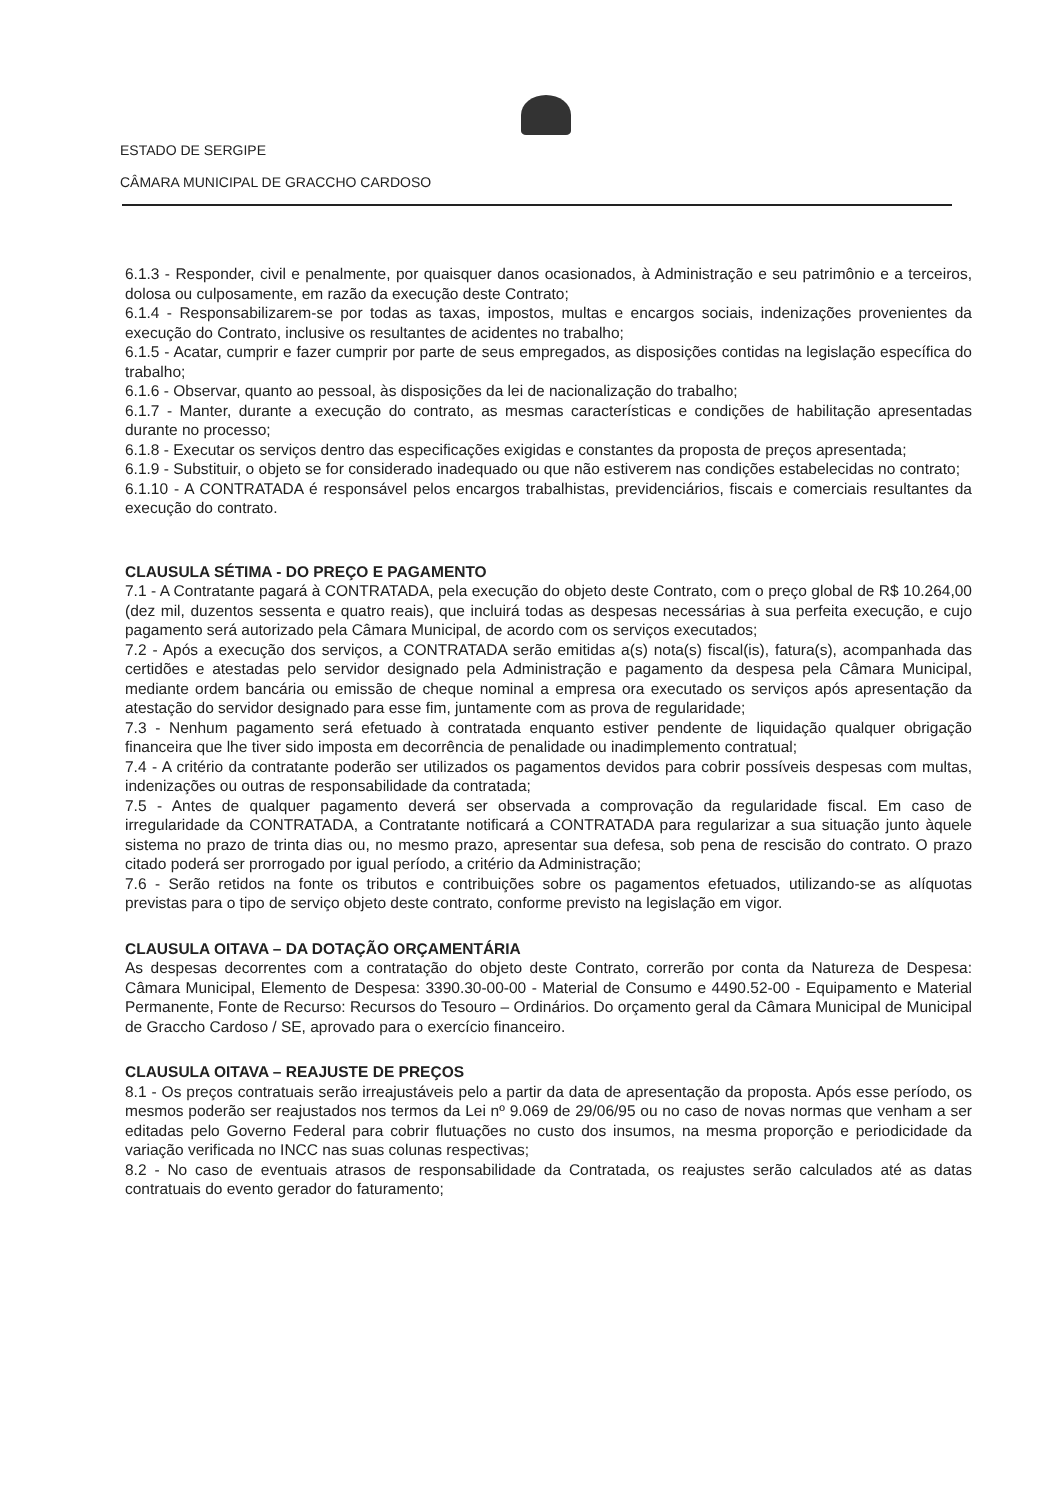ESTADO DE SERGIPE
CÂMARA MUNICIPAL DE GRACCHO CARDOSO
6.1.3 - Responder, civil e penalmente, por quaisquer danos ocasionados, à Administração e seu patrimônio e a terceiros, dolosa ou culposamente, em razão da execução deste Contrato;
6.1.4 - Responsabilizarem-se por todas as taxas, impostos, multas e encargos sociais, indenizações provenientes da execução do Contrato, inclusive os resultantes de acidentes no trabalho;
6.1.5 - Acatar, cumprir e fazer cumprir por parte de seus empregados, as disposições contidas na legislação específica do trabalho;
6.1.6 - Observar, quanto ao pessoal, às disposições da lei de nacionalização do trabalho;
6.1.7 - Manter, durante a execução do contrato, as mesmas características e condições de habilitação apresentadas durante no processo;
6.1.8 - Executar os serviços dentro das especificações exigidas e constantes da proposta de preços apresentada;
6.1.9 - Substituir, o objeto se for considerado inadequado ou que não estiverem nas condições estabelecidas no contrato;
6.1.10 - A CONTRATADA é responsável pelos encargos trabalhistas, previdenciários, fiscais e comerciais resultantes da execução do contrato.
CLAUSULA SÉTIMA - DO PREÇO E PAGAMENTO
7.1 - A Contratante pagará à CONTRATADA, pela execução do objeto deste Contrato, com o preço global de R$ 10.264,00 (dez mil, duzentos sessenta e quatro reais), que incluirá todas as despesas necessárias à sua perfeita execução, e cujo pagamento será autorizado pela Câmara Municipal, de acordo com os serviços executados;
7.2 - Após a execução dos serviços, a CONTRATADA serão emitidas a(s) nota(s) fiscal(is), fatura(s), acompanhada das certidões e atestadas pelo servidor designado pela Administração e pagamento da despesa pela Câmara Municipal, mediante ordem bancária ou emissão de cheque nominal a empresa ora executado os serviços após apresentação da atestação do servidor designado para esse fim, juntamente com as prova de regularidade;
7.3 - Nenhum pagamento será efetuado à contratada enquanto estiver pendente de liquidação qualquer obrigação financeira que lhe tiver sido imposta em decorrência de penalidade ou inadimplemento contratual;
7.4 - A critério da contratante poderão ser utilizados os pagamentos devidos para cobrir possíveis despesas com multas, indenizações ou outras de responsabilidade da contratada;
7.5 - Antes de qualquer pagamento deverá ser observada a comprovação da regularidade fiscal. Em caso de irregularidade da CONTRATADA, a Contratante notificará a CONTRATADA para regularizar a sua situação junto àquele sistema no prazo de trinta dias ou, no mesmo prazo, apresentar sua defesa, sob pena de rescisão do contrato. O prazo citado poderá ser prorrogado por igual período, a critério da Administração;
7.6 - Serão retidos na fonte os tributos e contribuições sobre os pagamentos efetuados, utilizando-se as alíquotas previstas para o tipo de serviço objeto deste contrato, conforme previsto na legislação em vigor.
CLAUSULA OITAVA – DA DOTAÇÃO ORÇAMENTÁRIA
As despesas decorrentes com a contratação do objeto deste Contrato, correrão por conta da Natureza de Despesa: Câmara Municipal, Elemento de Despesa: 3390.30-00-00 - Material de Consumo e 4490.52-00 - Equipamento e Material Permanente, Fonte de Recurso: Recursos do Tesouro – Ordinários. Do orçamento geral da Câmara Municipal de Municipal de Graccho Cardoso / SE, aprovado para o exercício financeiro.
CLAUSULA OITAVA – REAJUSTE DE PREÇOS
8.1 - Os preços contratuais serão irreajustáveis pelo a partir da data de apresentação da proposta. Após esse período, os mesmos poderão ser reajustados nos termos da Lei nº 9.069 de 29/06/95 ou no caso de novas normas que venham a ser editadas pelo Governo Federal para cobrir flutuações no custo dos insumos, na mesma proporção e periodicidade da variação verificada no INCC nas suas colunas respectivas;
8.2 - No caso de eventuais atrasos de responsabilidade da Contratada, os reajustes serão calculados até as datas contratuais do evento gerador do faturamento;